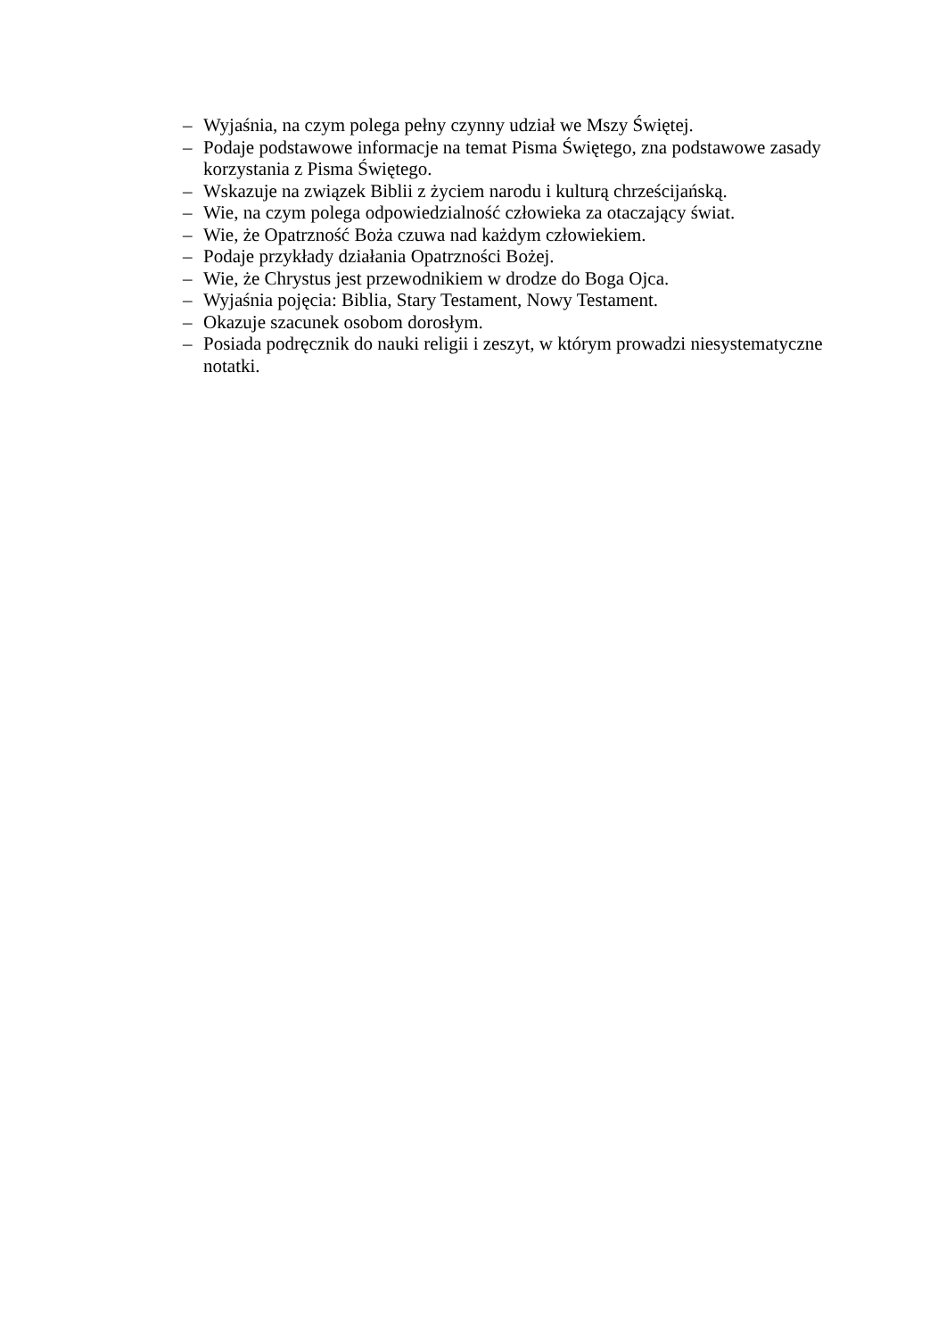– Wyjaśnia, na czym polega pełny czynny udział we Mszy Świętej.
– Podaje podstawowe informacje na temat Pisma Świętego, zna podstawowe zasady korzystania z Pisma Świętego.
– Wskazuje na związek Biblii z życiem narodu i kulturą chrześcijańską.
– Wie, na czym polega odpowiedzialność człowieka za otaczający świat.
– Wie, że Opatrzność Boża czuwa nad każdym człowiekiem.
– Podaje przykłady działania Opatrzności Bożej.
– Wie, że Chrystus jest przewodnikiem w drodze do Boga Ojca.
– Wyjaśnia pojęcia: Biblia, Stary Testament, Nowy Testament.
– Okazuje szacunek osobom dorosłym.
– Posiada podręcznik do nauki religii i zeszyt, w którym prowadzi niesystematyczne notatki.